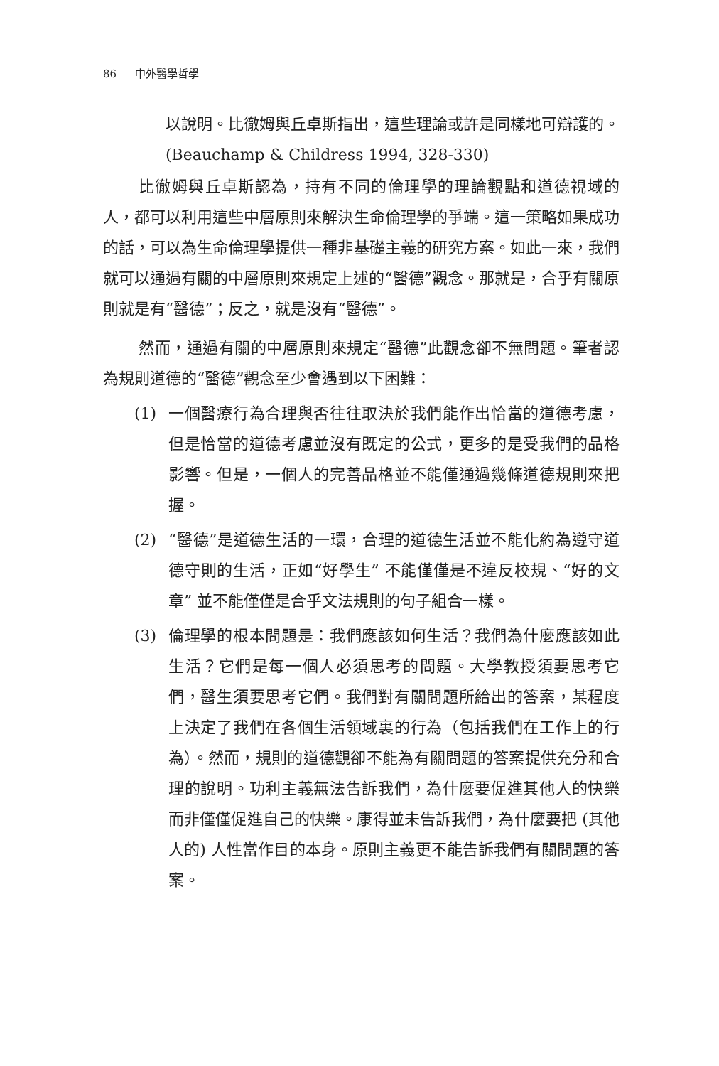86 中外醫學哲學
以說明。比徹姆與丘卓斯指出，這些理論或許是同樣地可辯護的。(Beauchamp & Childress 1994, 328-330)
比徹姆與丘卓斯認為，持有不同的倫理學的理論觀點和道德視域的人，都可以利用這些中層原則來解決生命倫理學的爭端。這一策略如果成功的話，可以為生命倫理學提供一種非基礎主義的研究方案。如此一來，我們就可以通過有關的中層原則來規定上述的“醫德”觀念。那就是，合乎有關原則就是有“醫德”；反之，就是沒有“醫德”。
然而，通過有關的中層原則來規定“醫德”此觀念卻不無問題。筆者認為規則道德的“醫德”觀念至少會遇到以下困難：
(1) 一個醫療行為合理與否往往取決於我們能作出恰當的道德考慮，但是恰當的道德考慮並沒有既定的公式，更多的是受我們的品格影響。但是，一個人的完善品格並不能僅通過幾條道德規則來把握。
(2) “醫德”是道德生活的一環，合理的道德生活並不能化約為遵守道德守則的生活，正如“好學生” 不能僅僅是不違反校規、“好的文章” 並不能僅僅是合乎文法規則的句子組合一樣。
(3) 倫理學的根本問題是：我們應該如何生活？我們為什麼應該如此生活？它們是每一個人必須思考的問題。大學教授須要思考它們，醫生須要思考它們。我們對有關問題所給出的答案，某程度上決定了我們在各個生活領域裏的行為（包括我們在工作上的行為）。然而，規則的道德觀卻不能為有關問題的答案提供充分和合理的說明。功利主義無法告訴我們，為什麼要促進其他人的快樂而非僅僅促進自己的快樂。康得並未告訴我們，為什麼要把 (其他人的) 人性當作目的本身。原則主義更不能告訴我們有關問題的答案。